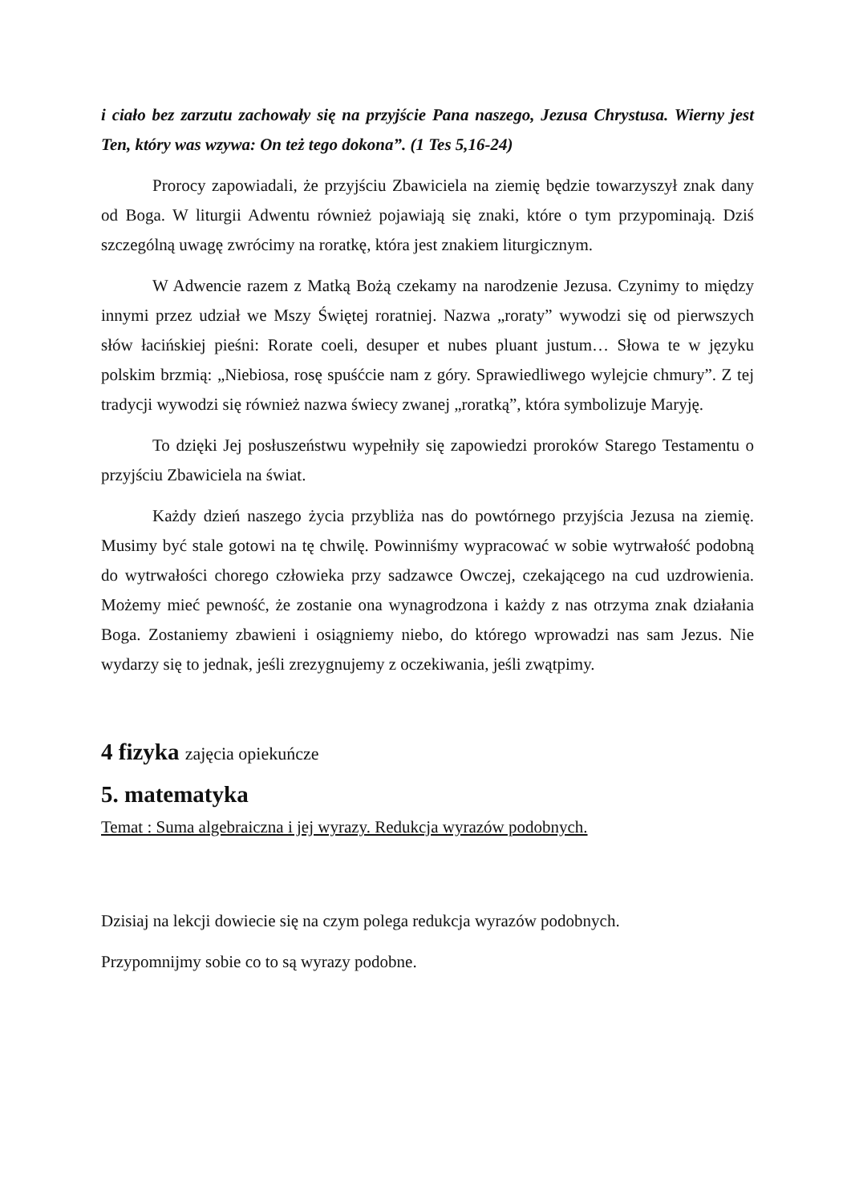i ciało bez zarzutu zachowały się na przyjście Pana naszego, Jezusa Chrystusa. Wierny jest Ten, który was wzywa: On też tego dokona”. (1 Tes 5,16-24)
Prorocy zapowiadali, że przyjściu Zbawiciela na ziemię będzie towarzyszył znak dany od Boga. W liturgii Adwentu również pojawiają się znaki, które o tym przypominają. Dziś szczególną uwagę zwrócimy na roratkę, która jest znakiem liturgicznym.
W Adwencie razem z Matką Bożą czekamy na narodzenie Jezusa. Czynimy to między innymi przez udział we Mszy Świętej roratniej. Nazwa „roraty” wywodzi się od pierwszych słów łacińskiej pieśni: Rorate coeli, desuper et nubes pluant justum… Słowa te w języku polskim brzmią: „Niebiosa, rosę spuśćcie nam z góry. Sprawiedliwego wylejcie chmury”. Z tej tradycji wywodzi się również nazwa świecy zwanej „roratką”, która symbolizuje Maryję.
To dzięki Jej posłuszeństwu wypełniły się zapowiedzi proroków Starego Testamentu o przyjściu Zbawiciela na świat.
Każdy dzień naszego życia przybliża nas do powtórnego przyjścia Jezusa na ziemię. Musimy być stale gotowi na tę chwilę. Powinniśmy wypracować w sobie wytrwałość podobną do wytrwałości chorego człowieka przy sadzawce Owczej, czekającego na cud uzdrowienia. Możemy mieć pewność, że zostanie ona wynagrodzona i każdy z nas otrzyma znak działania Boga. Zostaniemy zbawieni i osiągniemy niebo, do którego wprowadzi nas sam Jezus. Nie wydarzy się to jednak, jeśli zrezygnujemy z oczekiwania, jeśli zwątpimy.
4 fizyka zajęcia opiekuńcze
5. matematyka
Temat : Suma algebraiczna i jej wyrazy. Redukcja wyrazów podobnych.
Dzisiaj na lekcji dowiecie się na czym polega redukcja wyrazów podobnych.
Przypomnijmy sobie co to są wyrazy podobne.